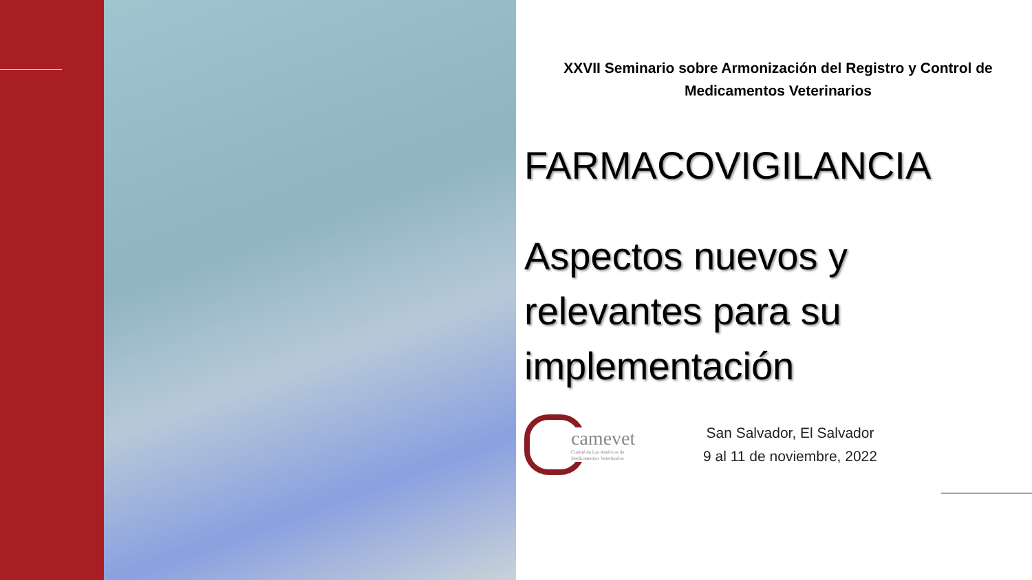XXVII Seminario sobre Armonización del Registro y Control de
Medicamentos Veterinarios
FARMACOVIGILANCIA
Aspectos nuevos y
relevantes para su
implementación
camevet
Comité de Las Américas de
Medicamentos Veterinarios
San Salvador, El Salvador
9 al 11 de noviembre, 2022